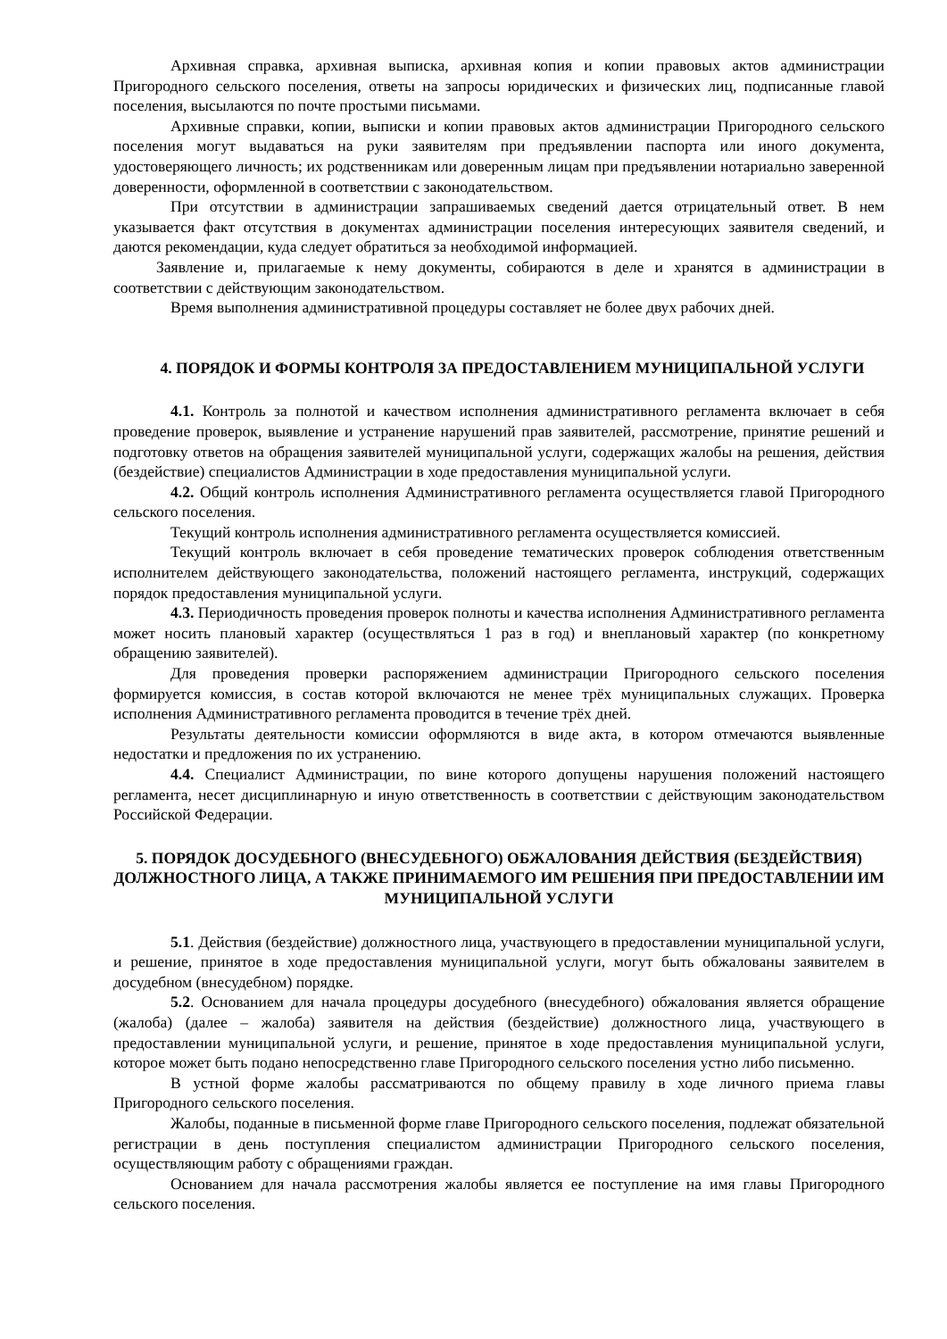Архивная справка, архивная выписка, архивная копия и копии правовых актов администрации Пригородного сельского поселения, ответы на запросы юридических и физических лиц, подписанные главой поселения, высылаются по почте простыми письмами.
Архивные справки, копии, выписки и копии правовых актов администрации Пригородного сельского поселения могут выдаваться на руки заявителям при предъявлении паспорта или иного документа, удостоверяющего личность; их родственникам или доверенным лицам при предъявлении нотариально заверенной доверенности, оформленной в соответствии с законодательством.
При отсутствии в администрации запрашиваемых сведений дается отрицательный ответ. В нем указывается факт отсутствия в документах администрации поселения интересующих заявителя сведений, и даются рекомендации, куда следует обратиться за необходимой информацией.
Заявление и, прилагаемые к нему документы, собираются в деле и хранятся в администрации в соответствии с действующим законодательством.
Время выполнения административной процедуры составляет не более двух рабочих дней.
4. ПОРЯДОК И ФОРМЫ КОНТРОЛЯ ЗА ПРЕДОСТАВЛЕНИЕМ МУНИЦИПАЛЬНОЙ УСЛУГИ
4.1. Контроль за полнотой и качеством исполнения административного регламента включает в себя проведение проверок, выявление и устранение нарушений прав заявителей, рассмотрение, принятие решений и подготовку ответов на обращения заявителей муниципальной услуги, содержащих жалобы на решения, действия (бездействие) специалистов Администрации в ходе предоставления муниципальной услуги.
4.2. Общий контроль исполнения Административного регламента осуществляется главой Пригородного сельского поселения.
Текущий контроль исполнения административного регламента осуществляется комиссией.
Текущий контроль включает в себя проведение тематических проверок соблюдения ответственным исполнителем действующего законодательства, положений настоящего регламента, инструкций, содержащих порядок предоставления муниципальной услуги.
4.3. Периодичность проведения проверок полноты и качества исполнения Административного регламента может носить плановый характер (осуществляться 1 раз в год) и внеплановый характер (по конкретному обращению заявителей).
Для проведения проверки распоряжением администрации Пригородного сельского поселения формируется комиссия, в состав которой включаются не менее трёх муниципальных служащих. Проверка исполнения Административного регламента проводится в течение трёх дней.
Результаты деятельности комиссии оформляются в виде акта, в котором отмечаются выявленные недостатки и предложения по их устранению.
4.4. Специалист Администрации, по вине которого допущены нарушения положений настоящего регламента, несет дисциплинарную и иную ответственность в соответствии с действующим законодательством Российской Федерации.
5. ПОРЯДОК ДОСУДЕБНОГО (ВНЕСУДЕБНОГО) ОБЖАЛОВАНИЯ ДЕЙСТВИЯ (БЕЗДЕЙСТВИЯ) ДОЛЖНОСТНОГО ЛИЦА, А ТАКЖЕ ПРИНИМАЕМОГО ИМ РЕШЕНИЯ ПРИ ПРЕДОСТАВЛЕНИИ ИМ МУНИЦИПАЛЬНОЙ УСЛУГИ
5.1. Действия (бездействие) должностного лица, участвующего в предоставлении муниципальной услуги, и решение, принятое в ходе предоставления муниципальной услуги, могут быть обжалованы заявителем в досудебном (внесудебном) порядке.
5.2. Основанием для начала процедуры досудебного (внесудебного) обжалования является обращение (жалоба) (далее – жалоба) заявителя на действия (бездействие) должностного лица, участвующего в предоставлении муниципальной услуги, и решение, принятое в ходе предоставления муниципальной услуги, которое может быть подано непосредственно главе Пригородного сельского поселения устно либо письменно.
В устной форме жалобы рассматриваются по общему правилу в ходе личного приема главы Пригородного сельского поселения.
Жалобы, поданные в письменной форме главе Пригородного сельского поселения, подлежат обязательной регистрации в день поступления специалистом администрации Пригородного сельского поселения, осуществляющим работу с обращениями граждан.
Основанием для начала рассмотрения жалобы является ее поступление на имя главы Пригородного сельского поселения.